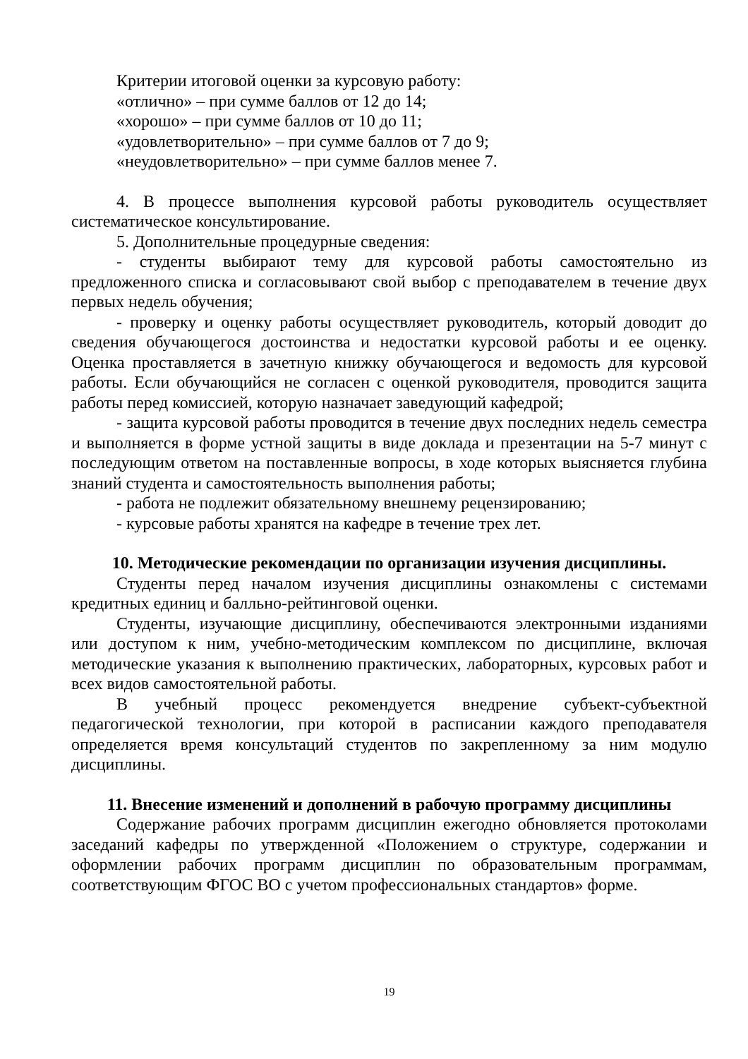Критерии итоговой оценки за курсовую работу:
«отлично» – при сумме баллов от 12 до 14;
«хорошо» – при сумме баллов от 10 до 11;
«удовлетворительно» – при сумме баллов от 7 до 9;
«неудовлетворительно» – при сумме баллов менее 7.
4. В процессе выполнения курсовой работы руководитель осуществляет систематическое консультирование.
5. Дополнительные процедурные сведения:
- студенты выбирают тему для курсовой работы самостоятельно из предложенного списка и согласовывают свой выбор с преподавателем в течение двух первых недель обучения;
- проверку и оценку работы осуществляет руководитель, который доводит до сведения обучающегося достоинства и недостатки курсовой работы и ее оценку. Оценка проставляется в зачетную книжку обучающегося и ведомость для курсовой работы. Если обучающийся не согласен с оценкой руководителя, проводится защита работы перед комиссией, которую назначает заведующий кафедрой;
- защита курсовой работы проводится в течение двух последних недель семестра и выполняется в форме устной защиты в виде доклада и презентации на 5-7 минут с последующим ответом на поставленные вопросы, в ходе которых выясняется глубина знаний студента и самостоятельность выполнения работы;
- работа не подлежит обязательному внешнему рецензированию;
- курсовые работы хранятся на кафедре в течение трех лет.
10. Методические рекомендации по организации изучения дисциплины.
Студенты перед началом изучения дисциплины ознакомлены с системами кредитных единиц и балльно-рейтинговой оценки.
Студенты, изучающие дисциплину, обеспечиваются электронными изданиями или доступом к ним, учебно-методическим комплексом по дисциплине, включая методические указания к выполнению практических, лабораторных, курсовых работ и всех видов самостоятельной работы.
В учебный процесс рекомендуется внедрение субъект-субъектной педагогической технологии, при которой в расписании каждого преподавателя определяется время консультаций студентов по закрепленному за ним модулю дисциплины.
11. Внесение изменений и дополнений в рабочую программу дисциплины
Содержание рабочих программ дисциплин ежегодно обновляется протоколами заседаний кафедры по утвержденной «Положением о структуре, содержании и оформлении рабочих программ дисциплин по образовательным программам, соответствующим ФГОС ВО с учетом профессиональных стандартов» форме.
19